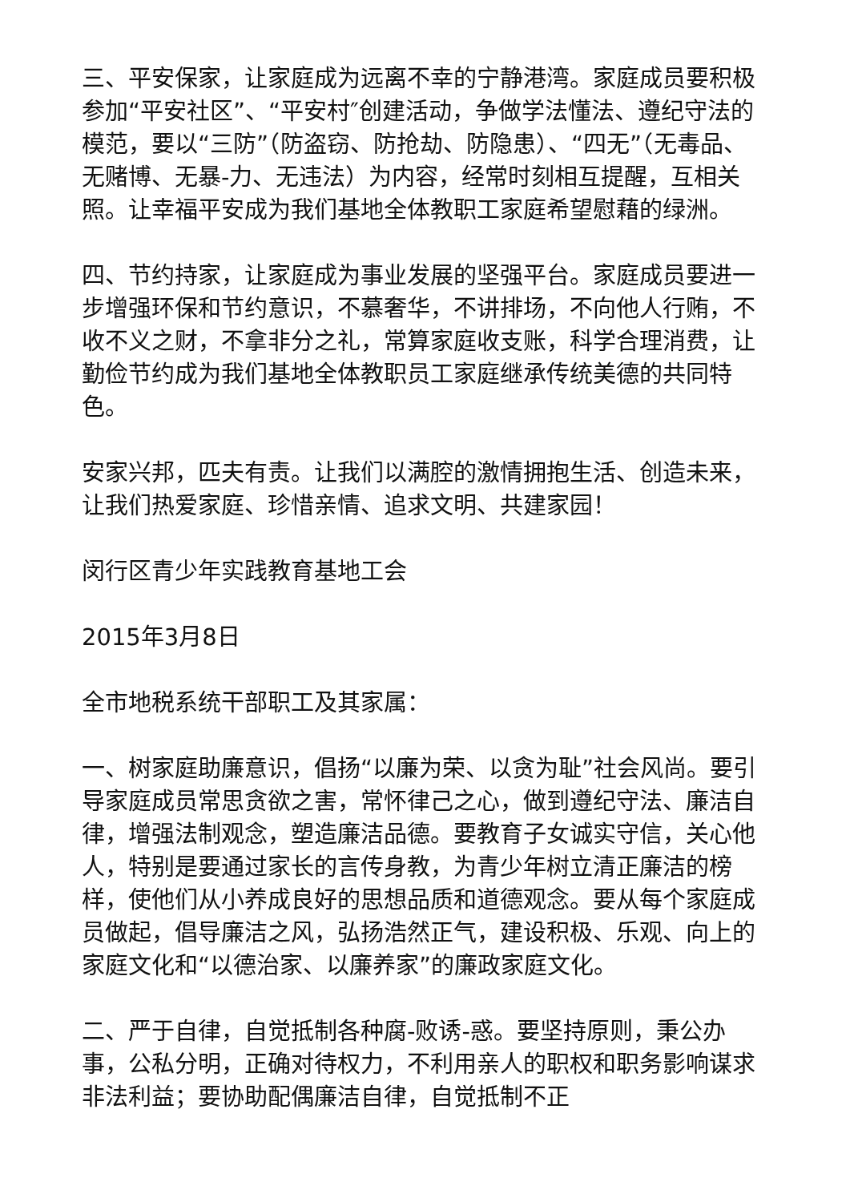三、平安保家，让家庭成为远离不幸的宁静港湾。家庭成员要积极参加“平安社区”、“平安村″创建活动，争做学法懂法、遵纪守法的模范，要以“三防”（防盗窃、防抢劫、防隐患）、“四无”（无毒品、无赌博、无暴-力、无违法）为内容，经常时刻相互提醒，互相关照。让幸福平安成为我们基地全体教职工家庭希望慰藉的绿洲。
四、节约持家，让家庭成为事业发展的坚强平台。家庭成员要进一步增强环保和节约意识，不慕奢华，不讲排场，不向他人行贿，不收不义之财，不拿非分之礼，常算家庭收支账，科学合理消费，让勤俭节约成为我们基地全体教职员工家庭继承传统美德的共同特色。
安家兴邦，匹夫有责。让我们以满腔的激情拥抱生活、创造未来，让我们热爱家庭、珍惜亲情、追求文明、共建家园！
闵行区青少年实践教育基地工会
2015年3月8日
全市地税系统干部职工及其家属：
一、树家庭助廉意识，倡扬“以廉为荣、以贪为耻”社会风尚。要引导家庭成员常思贪欲之害，常怀律己之心，做到遵纪守法、廉洁自律，增强法制观念，塑造廉洁品德。要教育子女诚实守信，关心他人，特别是要通过家长的言传身教，为青少年树立清正廉洁的榜样，使他们从小养成良好的思想品质和道德观念。要从每个家庭成员做起，倡导廉洁之风，弘扬浩然正气，建设积极、乐观、向上的家庭文化和“以德治家、以廉养家”的廉政家庭文化。
二、严于自律，自觉抵制各种腐-败诱-惑。要坚持原则，秉公办事，公私分明，正确对待权力，不利用亲人的职权和职务影响谋求非法利益；要协助配偶廉洁自律，自觉抵制不正